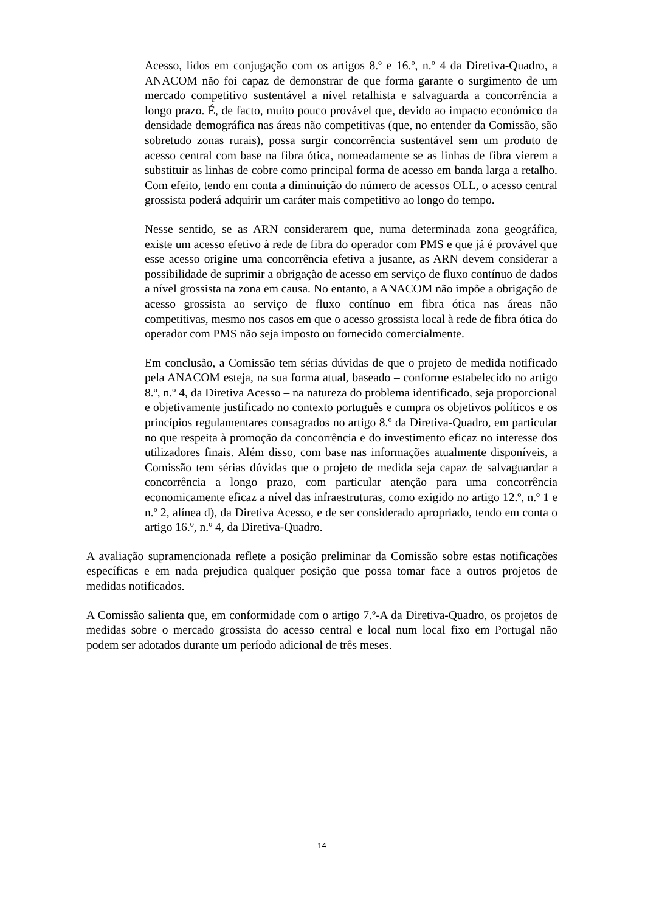Acesso, lidos em conjugação com os artigos 8.º e 16.º, n.º 4 da Diretiva-Quadro, a ANACOM não foi capaz de demonstrar de que forma garante o surgimento de um mercado competitivo sustentável a nível retalhista e salvaguarda a concorrência a longo prazo. É, de facto, muito pouco provável que, devido ao impacto económico da densidade demográfica nas áreas não competitivas (que, no entender da Comissão, são sobretudo zonas rurais), possa surgir concorrência sustentável sem um produto de acesso central com base na fibra ótica, nomeadamente se as linhas de fibra vierem a substituir as linhas de cobre como principal forma de acesso em banda larga a retalho. Com efeito, tendo em conta a diminuição do número de acessos OLL, o acesso central grossista poderá adquirir um caráter mais competitivo ao longo do tempo.
Nesse sentido, se as ARN considerarem que, numa determinada zona geográfica, existe um acesso efetivo à rede de fibra do operador com PMS e que já é provável que esse acesso origine uma concorrência efetiva a jusante, as ARN devem considerar a possibilidade de suprimir a obrigação de acesso em serviço de fluxo contínuo de dados a nível grossista na zona em causa. No entanto, a ANACOM não impõe a obrigação de acesso grossista ao serviço de fluxo contínuo em fibra ótica nas áreas não competitivas, mesmo nos casos em que o acesso grossista local à rede de fibra ótica do operador com PMS não seja imposto ou fornecido comercialmente.
Em conclusão, a Comissão tem sérias dúvidas de que o projeto de medida notificado pela ANACOM esteja, na sua forma atual, baseado – conforme estabelecido no artigo 8.º, n.º 4, da Diretiva Acesso – na natureza do problema identificado, seja proporcional e objetivamente justificado no contexto português e cumpra os objetivos políticos e os princípios regulamentares consagrados no artigo 8.º da Diretiva-Quadro, em particular no que respeita à promoção da concorrência e do investimento eficaz no interesse dos utilizadores finais. Além disso, com base nas informações atualmente disponíveis, a Comissão tem sérias dúvidas que o projeto de medida seja capaz de salvaguardar a concorrência a longo prazo, com particular atenção para uma concorrência economicamente eficaz a nível das infraestruturas, como exigido no artigo 12.º, n.º 1 e n.º 2, alínea d), da Diretiva Acesso, e de ser considerado apropriado, tendo em conta o artigo 16.º, n.º 4, da Diretiva-Quadro.
A avaliação supramencionada reflete a posição preliminar da Comissão sobre estas notificações específicas e em nada prejudica qualquer posição que possa tomar face a outros projetos de medidas notificados.
A Comissão salienta que, em conformidade com o artigo 7.º-A da Diretiva-Quadro, os projetos de medidas sobre o mercado grossista do acesso central e local num local fixo em Portugal não podem ser adotados durante um período adicional de três meses.
14